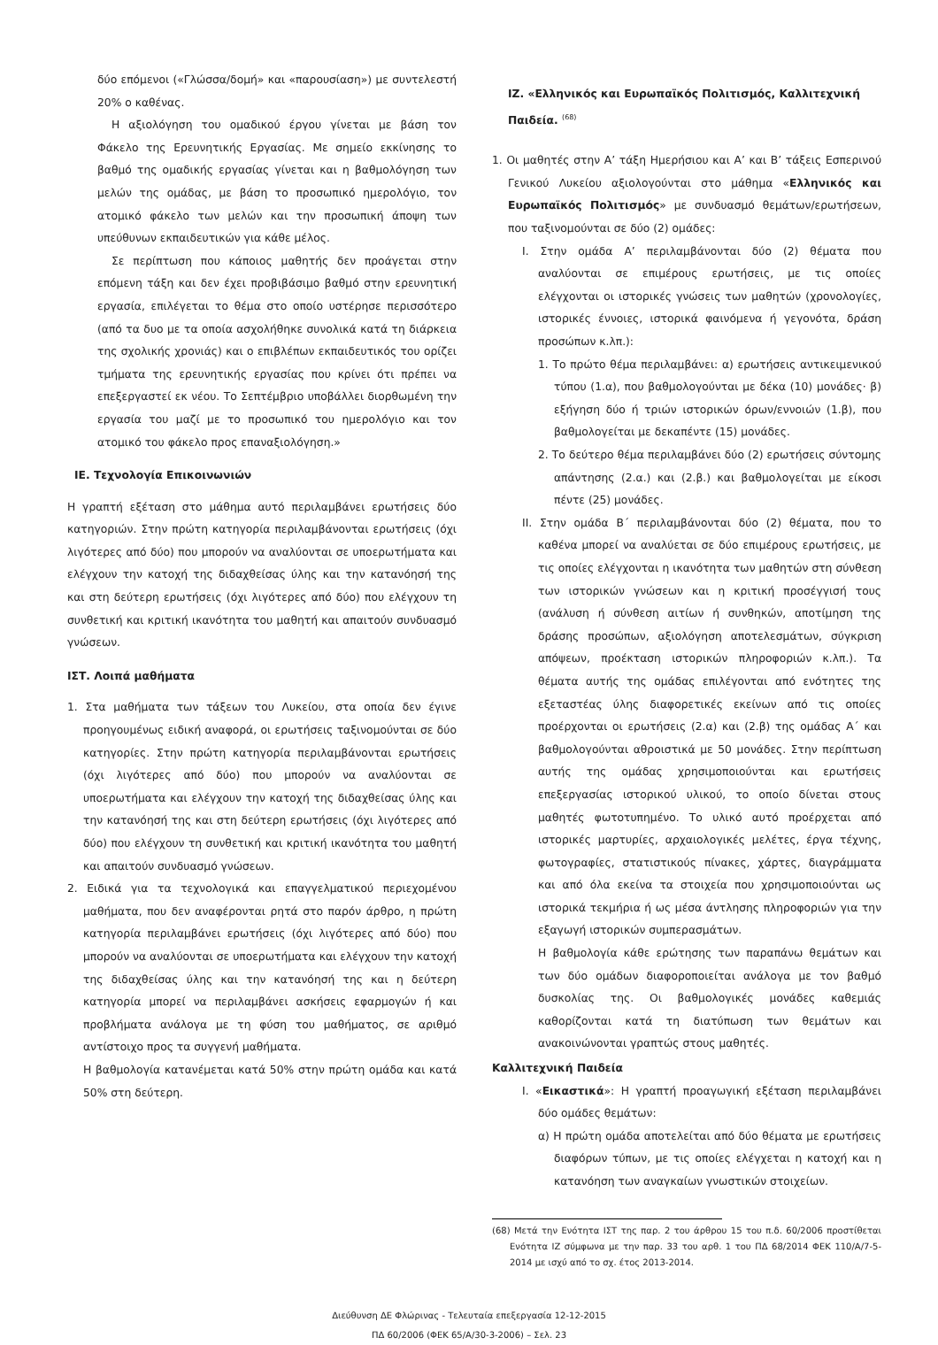δύο επόμενοι («Γλώσσα/δομή» και «παρουσίαση») με συντελεστή 20% ο καθένας.
Η αξιολόγηση του ομαδικού έργου γίνεται με βάση τον Φάκελο της Ερευνητικής Εργασίας. Με σημείο εκκίνησης το βαθμό της ομαδικής εργασίας γίνεται και η βαθμολόγηση των μελών της ομάδας, με βάση το προσωπικό ημερολόγιο, τον ατομικό φάκελο των μελών και την προσωπική άποψη των υπεύθυνων εκπαιδευτικών για κάθε μέλος.
Σε περίπτωση που κάποιος μαθητής δεν προάγεται στην επόμενη τάξη και δεν έχει προβιβάσιμο βαθμό στην ερευνητική εργασία, επιλέγεται το θέμα στο οποίο υστέρησε περισσότερο (από τα δυο με τα οποία ασχολήθηκε συνολικά κατά τη διάρκεια της σχολικής χρονιάς) και ο επιβλέπων εκπαιδευτικός του ορίζει τμήματα της ερευνητικής εργασίας που κρίνει ότι πρέπει να επεξεργαστεί εκ νέου. Το Σεπτέμβριο υποβάλλει διορθωμένη την εργασία του μαζί με το προσωπικό του ημερολόγιο και τον ατομικό του φάκελο προς επαναξιολόγηση.»
ΙΕ. Τεχνολογία Επικοινωνιών
Η γραπτή εξέταση στο μάθημα αυτό περιλαμβάνει ερωτήσεις δύο κατηγοριών. Στην πρώτη κατηγορία περιλαμβάνονται ερωτήσεις (όχι λιγότερες από δύο) που μπορούν να αναλύονται σε υποερωτήματα και ελέγχουν την κατοχή της διδαχθείσας ύλης και την κατανόησή της και στη δεύτερη ερωτήσεις (όχι λιγότερες από δύο) που ελέγχουν τη συνθετική και κριτική ικανότητα του μαθητή και απαιτούν συνδυασμό γνώσεων.
ΙΣΤ. Λοιπά μαθήματα
1. Στα μαθήματα των τάξεων του Λυκείου, στα οποία δεν έγινε προηγουμένως ειδική αναφορά, οι ερωτήσεις ταξινομούνται σε δύο κατηγορίες. Στην πρώτη κατηγορία περιλαμβάνονται ερωτήσεις (όχι λιγότερες από δύο) που μπορούν να αναλύονται σε υποερωτήματα και ελέγχουν την κατοχή της διδαχθείσας ύλης και την κατανόησή της και στη δεύτερη ερωτήσεις (όχι λιγότερες από δύο) που ελέγχουν τη συνθετική και κριτική ικανότητα του μαθητή και απαιτούν συνδυασμό γνώσεων.
2. Ειδικά για τα τεχνολογικά και επαγγελματικού περιεχομένου μαθήματα, που δεν αναφέρονται ρητά στο παρόν άρθρο, η πρώτη κατηγορία περιλαμβάνει ερωτήσεις (όχι λιγότερες από δύο) που μπορούν να αναλύονται σε υποερωτήματα και ελέγχουν την κατοχή της διδαχθείσας ύλης και την κατανόησή της και η δεύτερη κατηγορία μπορεί να περιλαμβάνει ασκήσεις εφαρμογών ή και προβλήματα ανάλογα με τη φύση του μαθήματος, σε αριθμό αντίστοιχο προς τα συγγενή μαθήματα.
Η βαθμολογία κατανέμεται κατά 50% στην πρώτη ομάδα και κατά 50% στη δεύτερη.
ΙΖ. «Ελληνικός και Ευρωπαϊκός Πολιτισμός, Καλλιτεχνική Παιδεία. <sup>(68)</sup>
1. Οι μαθητές στην Α’ τάξη Ημερήσιου και Α’ και Β’ τάξεις Εσπερινού Γενικού Λυκείου αξιολογούνται στο μάθημα «Ελληνικός και Ευρωπαϊκός Πολιτισμός» με συνδυασμό θεμάτων/ερωτήσεων, που ταξινομούνται σε δύο (2) ομάδες:
Ι. Στην ομάδα Α’ περιλαμβάνονται δύο (2) θέματα που αναλύονται σε επιμέρους ερωτήσεις, με τις οποίες ελέγχονται οι ιστορικές γνώσεις των μαθητών (χρονολογίες, ιστορικές έννοιες, ιστορικά φαινόμενα ή γεγονότα, δράση προσώπων κ.λπ.):
1. Το πρώτο θέμα περιλαμβάνει: α) ερωτήσεις αντικειμενικού τύπου (1.α), που βαθμολογούνται με δέκα (10) μονάδες· β) εξήγηση δύο ή τριών ιστορικών όρων/εννοιών (1.β), που βαθμολογείται με δεκαπέντε (15) μονάδες.
2. Το δεύτερο θέμα περιλαμβάνει δύο (2) ερωτήσεις σύντομης απάντησης (2.α.) και (2.β.) και βαθμολογείται με είκοσι πέντε (25) μονάδες.
ΙΙ. Στην ομάδα Β΄ περιλαμβάνονται δύο (2) θέματα, που το καθένα μπορεί να αναλύεται σε δύο επιμέρους ερωτήσεις, με τις οποίες ελέγχονται η ικανότητα των μαθητών στη σύνθεση των ιστορικών γνώσεων και η κριτική προσέγγισή τους (ανάλυση ή σύνθεση αιτίων ή συνθηκών, αποτίμηση της δράσης προσώπων, αξιολόγηση αποτελεσμάτων, σύγκριση απόψεων, προέκταση ιστορικών πληροφοριών κ.λπ.). Τα θέματα αυτής της ομάδας επιλέγονται από ενότητες της εξεταστέας ύλης διαφορετικές εκείνων από τις οποίες προέρχονται οι ερωτήσεις (2.α) και (2.β) της ομάδας Α΄ και βαθμολογούνται αθροιστικά με 50 μονάδες. Στην περίπτωση αυτής της ομάδας χρησιμοποιούνται και ερωτήσεις επεξεργασίας ιστορικού υλικού, το οποίο δίνεται στους μαθητές φωτοτυπημένο. Το υλικό αυτό προέρχεται από ιστορικές μαρτυρίες, αρχαιολογικές μελέτες, έργα τέχνης, φωτογραφίες, στατιστικούς πίνακες, χάρτες, διαγράμματα και από όλα εκείνα τα στοιχεία που χρησιμοποιούνται ως ιστορικά τεκμήρια ή ως μέσα άντλησης πληροφοριών για την εξαγωγή ιστορικών συμπερασμάτων.
Η βαθμολογία κάθε ερώτησης των παραπάνω θεμάτων και των δύο ομάδων διαφοροποιείται ανάλογα με τον βαθμό δυσκολίας της. Οι βαθμολογικές μονάδες καθεμιάς καθορίζονται κατά τη διατύπωση των θεμάτων και ανακοινώνονται γραπτώς στους μαθητές.
Καλλιτεχνική Παιδεία
Ι. «Εικαστικά»: Η γραπτή προαγωγική εξέταση περιλαμβάνει δύο ομάδες θεμάτων:
α) Η πρώτη ομάδα αποτελείται από δύο θέματα με ερωτήσεις διαφόρων τύπων, με τις οποίες ελέγχεται η κατοχή και η κατανόηση των αναγκαίων γνωστικών στοιχείων.
(68) Μετά την Ενότητα ΙΣΤ της παρ. 2 του άρθρου 15 του π.δ. 60/2006 προστίθεται Ενότητα ΙΖ σύμφωνα με την παρ. 33 του αρθ. 1 του ΠΔ 68/2014 ΦΕΚ 110/Α/7-5-2014 με ισχύ από το σχ. έτος 2013-2014.
Διεύθυνση ΔΕ Φλώρινας - Τελευταία επεξεργασία 12-12-2015
ΠΔ 60/2006 (ΦΕΚ 65/Α/30-3-2006) – Σελ. 23